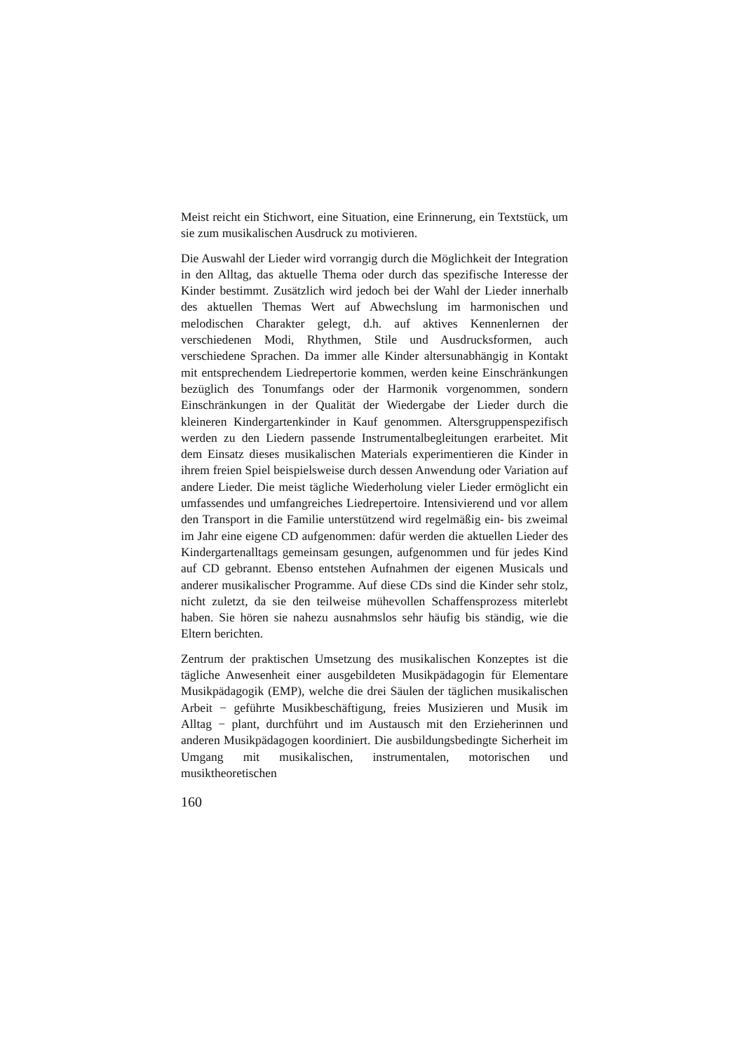Meist reicht ein Stichwort, eine Situation, eine Erinnerung, ein Textstück, um sie zum musikalischen Ausdruck zu motivieren.
Die Auswahl der Lieder wird vorrangig durch die Möglichkeit der Integration in den Alltag, das aktuelle Thema oder durch das spezifische Interesse der Kinder bestimmt. Zusätzlich wird jedoch bei der Wahl der Lieder innerhalb des aktuellen Themas Wert auf Abwechslung im harmonischen und melodischen Charakter gelegt, d.h. auf aktives Kennenlernen der verschiedenen Modi, Rhythmen, Stile und Ausdrucksformen, auch verschiedene Sprachen. Da immer alle Kinder altersunabhängig in Kontakt mit entsprechendem Liedrepertorie kommen, werden keine Einschränkungen bezüglich des Tonumfangs oder der Harmonik vorgenommen, sondern Einschränkungen in der Qualität der Wiedergabe der Lieder durch die kleineren Kindergartenkinder in Kauf genommen. Altersgruppenspezifisch werden zu den Liedern passende Instrumentalbegleitungen erarbeitet. Mit dem Einsatz dieses musikalischen Materials experimentieren die Kinder in ihrem freien Spiel beispielsweise durch dessen Anwendung oder Variation auf andere Lieder. Die meist tägliche Wiederholung vieler Lieder ermöglicht ein umfassendes und umfangreiches Liedrepertoire. Intensivierend und vor allem den Transport in die Familie unterstützend wird regelmäßig ein- bis zweimal im Jahr eine eigene CD aufgenommen: dafür werden die aktuellen Lieder des Kindergartenalltags gemeinsam gesungen, aufgenommen und für jedes Kind auf CD gebrannt. Ebenso entstehen Aufnahmen der eigenen Musicals und anderer musikalischer Programme. Auf diese CDs sind die Kinder sehr stolz, nicht zuletzt, da sie den teilweise mühevollen Schaffensprozess miterlebt haben. Sie hören sie nahezu ausnahmslos sehr häufig bis ständig, wie die Eltern berichten.
Zentrum der praktischen Umsetzung des musikalischen Konzeptes ist die tägliche Anwesenheit einer ausgebildeten Musikpädagogin für Elementare Musikpädagogik (EMP), welche die drei Säulen der täglichen musikalischen Arbeit − geführte Musikbeschäftigung, freies Musizieren und Musik im Alltag − plant, durchführt und im Austausch mit den Erzieherinnen und anderen Musikpädagogen koordiniert. Die ausbildungsbedingte Sicherheit im Umgang mit musikalischen, instrumentalen, motorischen und musiktheoretischen
160